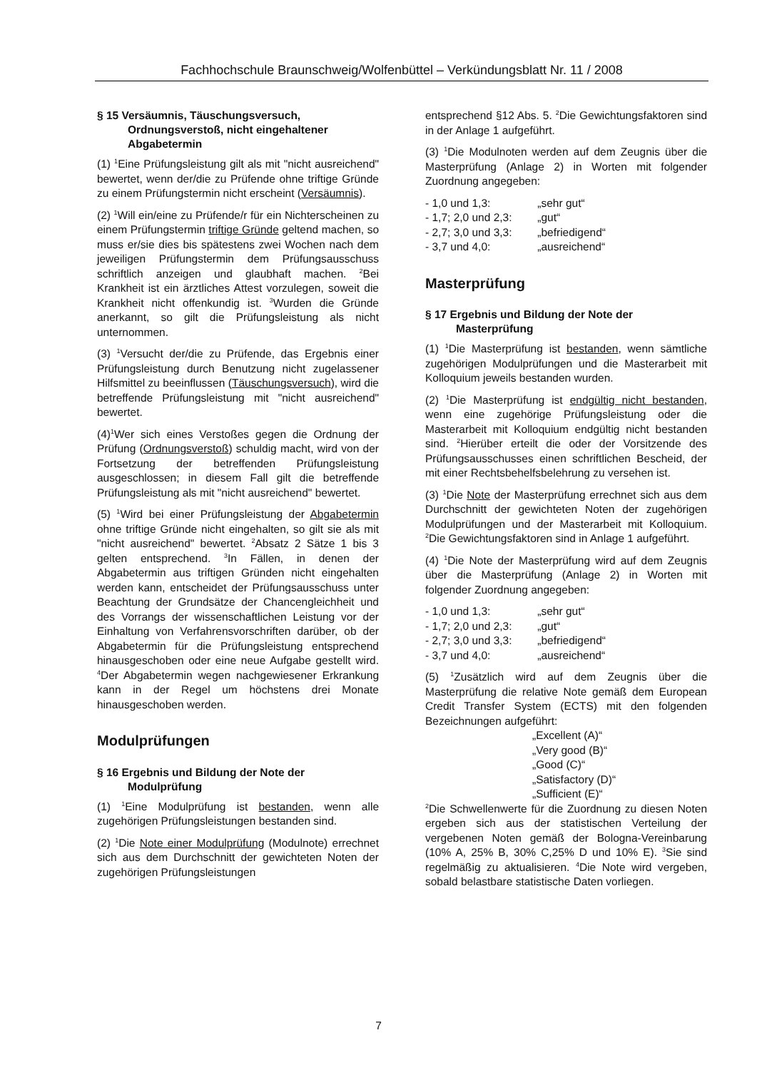Fachhochschule Braunschweig/Wolfenbüttel – Verkündungsblatt Nr. 11 / 2008
§ 15 Versäumnis, Täuschungsversuch, Ordnungsverstoß, nicht eingehaltener Abgabetermin
(1) <sup>1</sup>Eine Prüfungsleistung gilt als mit "nicht ausreichend" bewertet, wenn der/die zu Prüfende ohne triftige Gründe zu einem Prüfungstermin nicht erscheint (Versäumnis).
(2) <sup>1</sup>Will ein/eine zu Prüfende/r für ein Nichterscheinen zu einem Prüfungstermin triftige Gründe geltend machen, so muss er/sie dies bis spätestens zwei Wochen nach dem jeweiligen Prüfungstermin dem Prüfungsausschuss schriftlich anzeigen und glaubhaft machen. <sup>2</sup>Bei Krankheit ist ein ärztliches Attest vorzulegen, soweit die Krankheit nicht offenkundig ist. <sup>3</sup>Wurden die Gründe anerkannt, so gilt die Prüfungsleistung als nicht unternommen.
(3) <sup>1</sup>Versucht der/die zu Prüfende, das Ergebnis einer Prüfungsleistung durch Benutzung nicht zugelassener Hilfsmittel zu beeinflussen (Täuschungsversuch), wird die betreffende Prüfungsleistung mit "nicht ausreichend" bewertet.
(4)<sup>1</sup>Wer sich eines Verstoßes gegen die Ordnung der Prüfung (Ordnungsverstoß) schuldig macht, wird von der Fortsetzung der betreffenden Prüfungsleistung ausgeschlossen; in diesem Fall gilt die betreffende Prüfungsleistung als mit "nicht ausreichend" bewertet.
(5) <sup>1</sup>Wird bei einer Prüfungsleistung der Abgabetermin ohne triftige Gründe nicht eingehalten, so gilt sie als mit "nicht ausreichend" bewertet. <sup>2</sup>Absatz 2 Sätze 1 bis 3 gelten entsprechend. <sup>3</sup>In Fällen, in denen der Abgabetermin aus triftigen Gründen nicht eingehalten werden kann, entscheidet der Prüfungsausschuss unter Beachtung der Grundsätze der Chancengleichheit und des Vorrangs der wissenschaftlichen Leistung vor der Einhaltung von Verfahrensvorschriften darüber, ob der Abgabetermin für die Prüfungsleistung entsprechend hinausgeschoben oder eine neue Aufgabe gestellt wird. <sup>4</sup>Der Abgabetermin wegen nachgewiesener Erkrankung kann in der Regel um höchstens drei Monate hinausgeschoben werden.
Modulprüfungen
§ 16 Ergebnis und Bildung der Note der Modulprüfung
(1) <sup>1</sup>Eine Modulprüfung ist bestanden, wenn alle zugehörigen Prüfungsleistungen bestanden sind.
(2) <sup>1</sup>Die Note einer Modulprüfung (Modulnote) errechnet sich aus dem Durchschnitt der gewichteten Noten der zugehörigen Prüfungsleistungen
entsprechend §12 Abs. 5. <sup>2</sup>Die Gewichtungsfaktoren sind in der Anlage 1 aufgeführt.
(3) <sup>1</sup>Die Modulnoten werden auf dem Zeugnis über die Masterprüfung (Anlage 2) in Worten mit folgender Zuordnung angegeben:
- 1,0 und 1,3: „sehr gut“
- 1,7; 2,0 und 2,3: „gut“
- 2,7; 3,0 und 3,3: „befriedigend“
- 3,7 und 4,0: „ausreichend“
Masterprüfung
§ 17 Ergebnis und Bildung der Note der Masterprüfung
(1) <sup>1</sup>Die Masterprüfung ist bestanden, wenn sämtliche zugehörigen Modulprüfungen und die Masterarbeit mit Kolloquium jeweils bestanden wurden.
(2) <sup>1</sup>Die Masterprüfung ist endgültig nicht bestanden, wenn eine zugehörige Prüfungsleistung oder die Masterarbeit mit Kolloquium endgültig nicht bestanden sind. <sup>2</sup>Hierüber erteilt die oder der Vorsitzende des Prüfungsausschusses einen schriftlichen Bescheid, der mit einer Rechtsbehelfsbelehrung zu versehen ist.
(3) <sup>1</sup>Die Note der Masterprüfung errechnet sich aus dem Durchschnitt der gewichteten Noten der zugehörigen Modulprüfungen und der Masterarbeit mit Kolloquium. <sup>2</sup>Die Gewichtungsfaktoren sind in Anlage 1 aufgeführt.
(4) <sup>1</sup>Die Note der Masterprüfung wird auf dem Zeugnis über die Masterprüfung (Anlage 2) in Worten mit folgender Zuordnung angegeben:
- 1,0 und 1,3: „sehr gut“
- 1,7; 2,0 und 2,3: „gut“
- 2,7; 3,0 und 3,3: „befriedigend“
- 3,7 und 4,0: „ausreichend“
(5) <sup>1</sup>Zusätzlich wird auf dem Zeugnis über die Masterprüfung die relative Note gemäß dem European Credit Transfer System (ECTS) mit den folgenden Bezeichnungen aufgeführt:
„Excellent (A)“
„Very good (B)“
„Good (C)“
„Satisfactory (D)“
„Sufficient (E)“
<sup>2</sup> Die Schwellenwerte für die Zuordnung zu diesen Noten ergeben sich aus der statistischen Verteilung der vergebenen Noten gemäß der Bologna-Vereinbarung (10% A, 25% B, 30% C,25% D und 10% E). <sup>3</sup>Sie sind regelmäßig zu aktualisieren. <sup>4</sup>Die Note wird vergeben, sobald belastbare statistische Daten vorliegen.
7